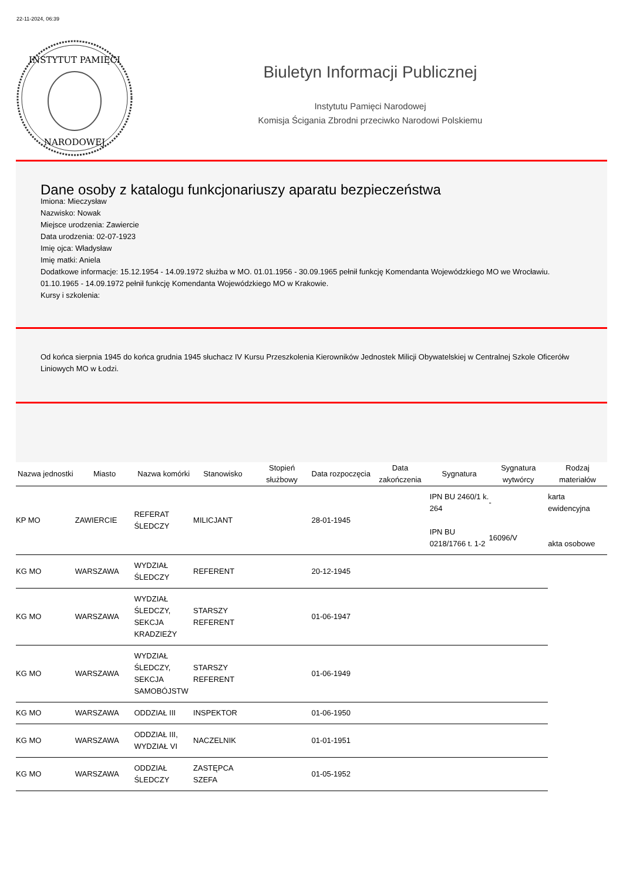22-11-2024, 06:39
INSTYTUT PAMIĘCI
NARODOWEJ
Biuletyn Informacji Publicznej
Instytutu Pamięci Narodowej
Komisja Ścigania Zbrodni przeciwko Narodowi Polskiemu
Dane osoby z katalogu funkcjonariuszy aparatu bezpieczeństwa
Imiona: Mieczysław
Nazwisko: Nowak
Miejsce urodzenia: Zawiercie
Data urodzenia: 02-07-1923
Imię ojca: Władysław
Imię matki: Aniela
Dodatkowe informacje: 15.12.1954 - 14.09.1972 służba w MO. 01.01.1956 - 30.09.1965 pełnił funkcję Komendanta Wojewódzkiego MO we Wrocławiu. 01.10.1965 - 14.09.1972 pełnił funkcję Komendanta Wojewódzkiego MO w Krakowie.
Kursy i szkolenia:
Od końca sierpnia 1945 do końca grudnia 1945 słuchacz IV Kursu Przeszkolenia Kierowników Jednostek Milicji Obywatelskiej w Centralnej Szkole Oficerółw Liniowych MO w Łodzi.
| Nazwa jednostki | Miasto | Nazwa komórki | Stanowisko | Stopień służbowy | Data rozpoczęcia | Data zakończenia | Sygnatura | Sygnatura wytwórcy | Rodzaj materiałów |
| --- | --- | --- | --- | --- | --- | --- | --- | --- | --- |
| KP MO | ZAWIERCIE | REFERAT ŚLEDCZY | MILICJANT | | 28-01-1945 | | IPN BU 2460/1 k. 264 IPN BU 0218/1766 t. 1-2 | - 16096/V | karta ewidencyjna akta osobowe |
| KG MO | WARSZAWA | WYDZIAŁ ŚLEDCZY | REFERENT | | 20-12-1945 | | | | |
| KG MO | WARSZAWA | WYDZIAŁ ŚLEDCZY, SEKCJA KRADZIEŻY | STARSZY REFERENT | | 01-06-1947 | | | | |
| KG MO | WARSZAWA | WYDZIAŁ ŚLEDCZY, SEKCJA SAMOBÓJSTW | STARSZY REFERENT | | 01-06-1949 | | | | |
| KG MO | WARSZAWA | ODDZIAŁ III | INSPEKTOR | | 01-06-1950 | | | | |
| KG MO | WARSZAWA | ODDZIAŁ III, WYDZIAŁ VI | NACZELNIK | | 01-01-1951 | | | | |
| KG MO | WARSZAWA | ODDZIAŁ ŚLEDCZY | ZASTĘPCA SZEFA | | 01-05-1952 | | | | |